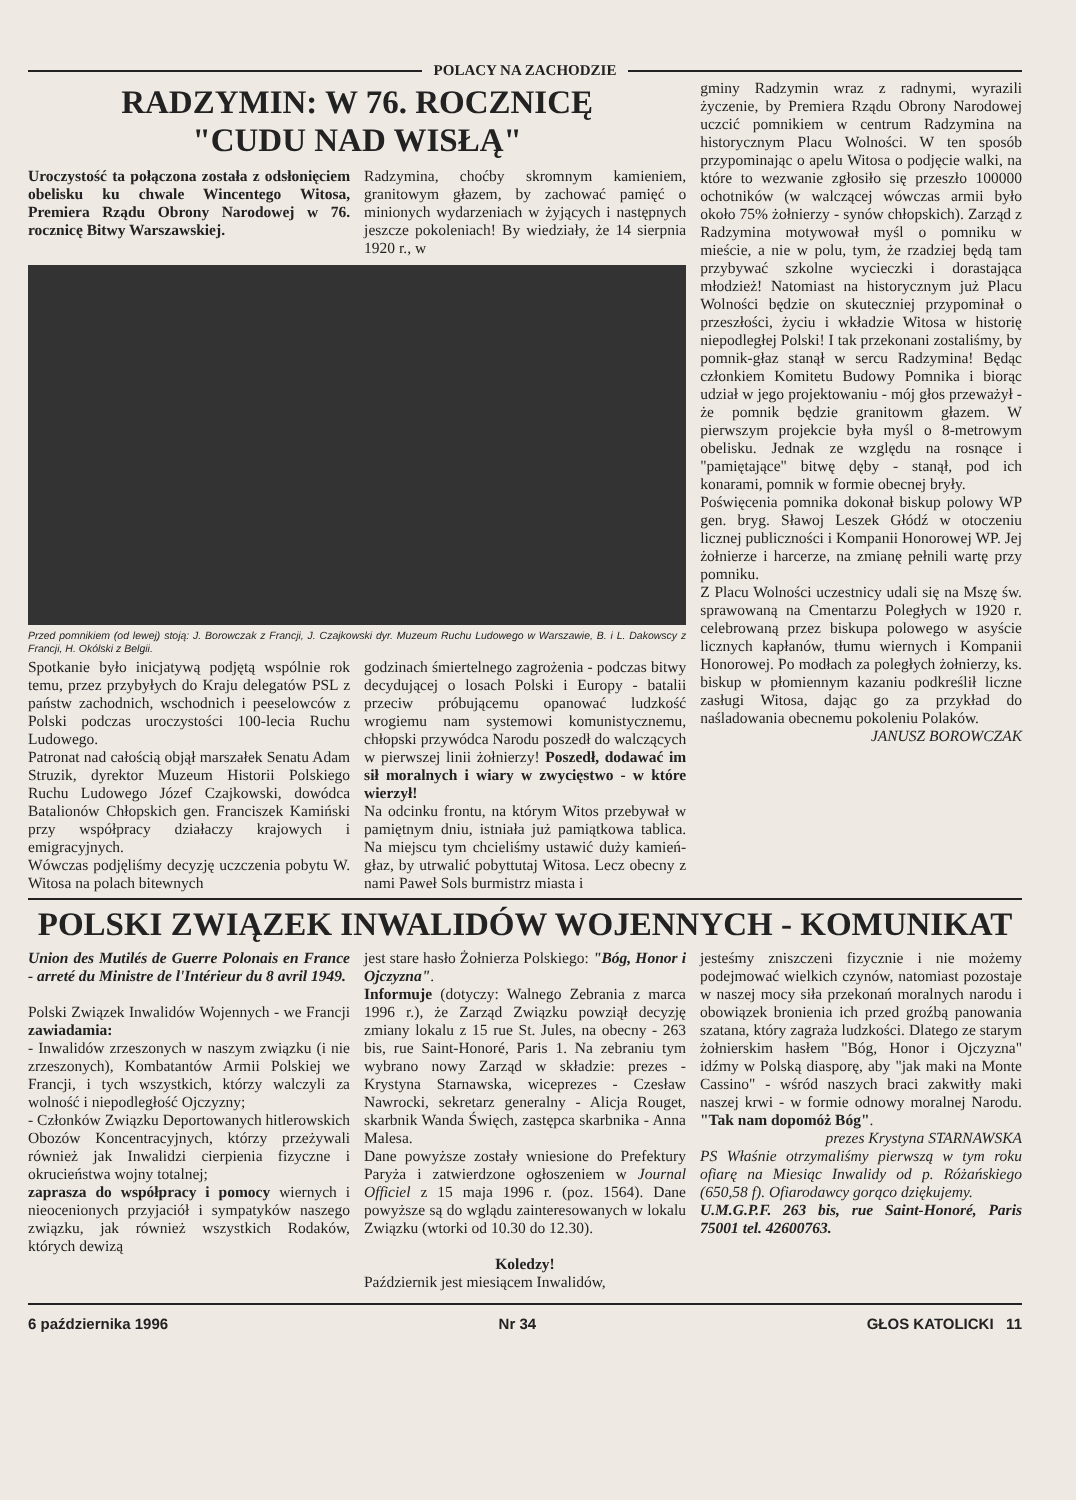POLACY NA ZACHODZIE
RADZYMIN: W 76. ROCZNICĘ
"CUDU NAD WISŁĄ"
Uroczystość ta połączona została z odsłonięciem obelisku ku chwale Wincentego Witosa, Premiera Rządu Obrony Narodowej w 76. rocznicę Bitwy Warszawskiej.
Radzymina, choćby skromnym kamieniem, granitowym głazem, by zachować pamięć o minionych wydarzeniach w żyjących i następnych jeszcze pokoleniach! By wiedziały, że 14 sierpnia 1920 r., w
Przed pomnikiem (od lewej) stoją: J. Borowczak z Francji, J. Czajkowski dyr. Muzeum Ruchu Ludowego w Warszawie, B. i L. Dakowscy z Francji, H. Okólski z Belgii.
Spotkanie było inicjatywą podjętą wspólnie rok temu, przez przybyłych do Kraju delegatów PSL z państw zachodnich, wschodnich i peeselowców z Polski podczas uroczystości 100-lecia Ruchu Ludowego.
Patronat nad całością objął marszałek Senatu Adam Struzik, dyrektor Muzeum Historii Polskiego Ruchu Ludowego Józef Czajkowski, dowódca Batalionów Chłopskich gen. Franciszek Kamiński przy współpracy działaczy krajowych i emigracyjnych.
Wówczas podjęliśmy decyzję uczczenia pobytu W. Witosa na polach bitewnych
godzinach śmiertelnego zagrożenia - podczas bitwy decydującej o losach Polski i Europy - batalii przeciw próbującemu opanować ludzkość wrogiemu nam systemowi komunistycznemu, chłopski przywódca Narodu poszedł do walczących w pierwszej linii żołnierzy! Poszedł, dodawać im sił moralnych i wiary w zwycięstwo - w które wierzył!
Na odcinku frontu, na którym Witos przebywał w pamiętnym dniu, istniała już pamiątkowa tablica. Na miejscu tym chcieliśmy ustawić duży kamień-głaz, by utrwalić pobyttutaj Witosa. Lecz obecny z nami Paweł Sols burmistrz miasta i
gminy Radzymin wraz z radnymi, wyrazili życzenie, by Premiera Rządu Obrony Narodowej uczcić pomnikiem w centrum Radzymina na historycznym Placu Wolności. W ten sposób przypominając o apelu Witosa o podjęcie walki, na które to wezwanie zgłosiło się przeszło 100000 ochotników (w walczącej wówczas armii było około 75% żołnierzy - synów chłopskich). Zarząd z Radzymina motywował myśl o pomniku w mieście, a nie w polu, tym, że rzadziej będą tam przybywać szkolne wycieczki i dorastająca młodzież! Natomiast na historycznym już Placu Wolności będzie on skuteczniej przypominał o przeszłości, życiu i wkładzie Witosa w historię niepodległej Polski! I tak przekonani zostaliśmy, by pomnik-głaz stanął w sercu Radzymina! Będąc członkiem Komitetu Budowy Pomnika i biorąc udział w jego projektowaniu - mój głos przeważył - że pomnik będzie granitowm głazem. W pierwszym projekcie była myśl o 8-metrowym obelisku. Jednak ze względu na rosnące i "pamiętające" bitwę dęby - stanął, pod ich konarami, pomnik w formie obecnej bryły.
Poświęcenia pomnika dokonał biskup polowy WP gen. bryg. Sławoj Leszek Głódź w otoczeniu licznej publiczności i Kompanii Honorowej WP. Jej żołnierze i harcerze, na zmianę pełnili wartę przy pomniku.
Z Placu Wolności uczestnicy udali się na Mszę św. sprawowaną na Cmentarzu Poległych w 1920 r. celebrowaną przez biskupa polowego w asyście licznych kapłanów, tłumu wiernych i Kompanii Honorowej. Po modłach za poległych żołnierzy, ks. biskup w płomiennym kazaniu podkreślił liczne zasługi Witosa, dając go za przykład do naśladowania obecnemu pokoleniu Polaków.
JANUSZ BOROWCZAK
POLSKI ZWIĄZEK INWALIDÓW WOJENNYCH - KOMUNIKAT
Union des Mutilés de Guerre Polonais en France - arreté du Ministre de l'Intérieur du 8 avril 1949.
Polski Związek Inwalidów Wojennych - we Francji zawiadamia:
- Inwalidów zrzeszonych w naszym związku (i nie zrzeszonych), Kombatantów Armii Polskiej we Francji, i tych wszystkich, którzy walczyli za wolność i niepodległość Ojczyzny;
- Członków Związku Deportowanych hitlerowskich Obozów Koncentracyjnych, którzy przeżywali również jak Inwalidzi cierpienia fizyczne i okrucieństwa wojny totalnej;
zaprasza do współpracy i pomocy wiernych i nieocenionych przyjaciół i sympatyków naszego związku, jak również wszystkich Rodaków, których dewizą
jest stare hasło Żołnierza Polskiego: "Bóg, Honor i Ojczyzna".
Informuje (dotyczy: Walnego Zebrania z marca 1996 r.), że Zarząd Związku powziął decyzję zmiany lokalu z 15 rue St. Jules, na obecny - 263 bis, rue Saint-Honoré, Paris 1. Na zebraniu tym wybrano nowy Zarząd w składzie: prezes - Krystyna Starnawska, wiceprezes - Czesław Nawrocki, sekretarz generalny - Alicja Rouget, skarbnik Wanda Święch, zastępca skarbnika - Anna Malesa.
Dane powyższe zostały wniesione do Prefektury Paryża i zatwierdzone ogłoszeniem w Journal Officiel z 15 maja 1996 r. (poz. 1564). Dane powyższe są do wglądu zainteresowanych w lokalu Związku (wtorki od 10.30 do 12.30).
Koledzy!
Październik jest miesiącem Inwalidów,
jesteśmy zniszczeni fizycznie i nie możemy podejmować wielkich czynów, natomiast pozostaje w naszej mocy siła przekonań moralnych narodu i obowiązek bronienia ich przed groźbą panowania szatana, który zagraża ludzkości. Dlatego ze starym żołnierskim hasłem "Bóg, Honor i Ojczyzna" idźmy w Polską diasporę, aby "jak maki na Monte Cassino" - wśród naszych braci zakwitły maki naszej krwi - w formie odnowy moralnej Narodu. "Tak nam dopomóż Bóg".
prezes Krystyna STARNAWSKA
PS Właśnie otrzymaliśmy pierwszą w tym roku ofiarę na Miesiąc Inwalidy od p. Różańskiego (650,58 f). Ofiarodawcy gorąco dziękujemy.
U.M.G.P.F. 263 bis, rue Saint-Honoré, Paris 75001 tel. 42600763.
6 października 1996 Nr 34 GŁOS KATOLICKI 11